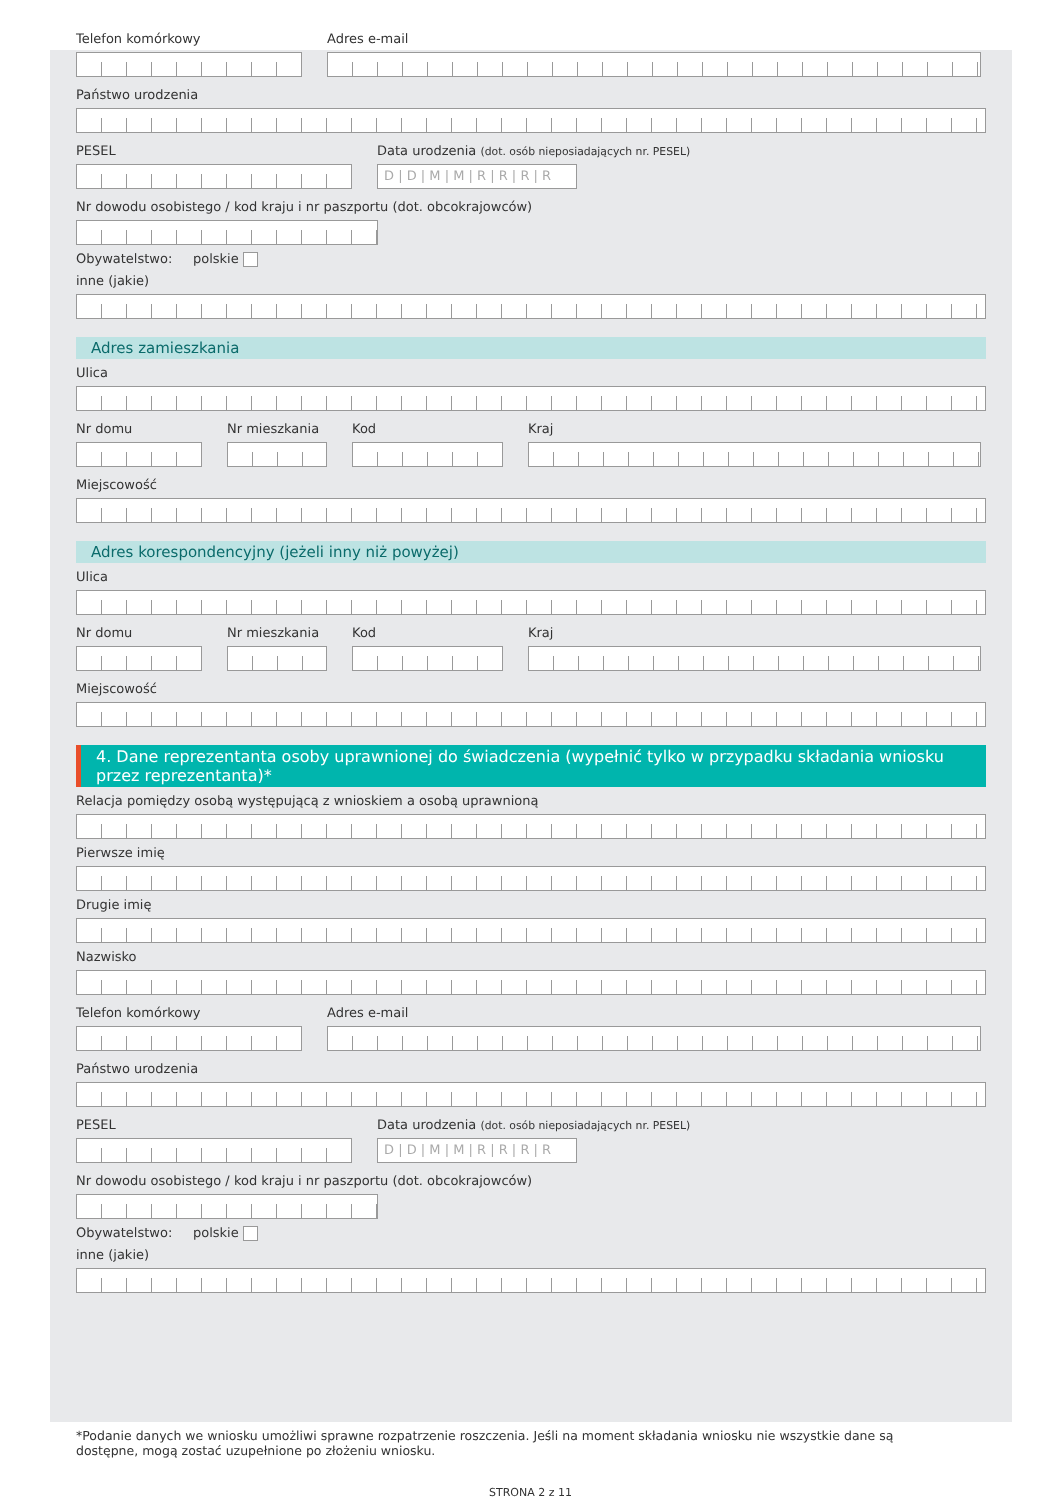Telefon komórkowy Adres e-mail
Państwo urodzenia
PESEL Data urodzenia (dot. osób nieposiadających nr. PESEL)
D | D | M | M | R | R | R | R
Nr dowodu osobistego / kod kraju i nr paszportu (dot. obcokrajowców)
Obywatelstwo: polskie
inne (jakie)
Adres zamieszkania
Ulica
Nr domu Nr mieszkania
Kod Kraj
Miejscowość
Adres korespondencyjny (jeżeli inny niż powyżej)
Ulica
Nr domu Nr mieszkania
Kod Kraj
Miejscowość
4. Dane reprezentanta osoby uprawnionej do świadczenia (wypełnić tylko w przypadku składania wniosku przez reprezentanta)*
Relacja pomiędzy osobą występującą z wnioskiem a osobą uprawnioną
Pierwsze imię
Drugie imię
Nazwisko
Telefon komórkowy Adres e-mail
Państwo urodzenia
PESEL Data urodzenia (dot. osób nieposiadających nr. PESEL)
D | D | M | M | R | R | R | R
Nr dowodu osobistego / kod kraju i nr paszportu (dot. obcokrajowców)
Obywatelstwo: polskie
inne (jakie)
*Podanie danych we wniosku umożliwi sprawne rozpatrzenie roszczenia. Jeśli na moment składania wniosku nie wszystkie dane są dostępne, mogą zostać uzupełnione po złożeniu wniosku.
STRONA 2 z 11